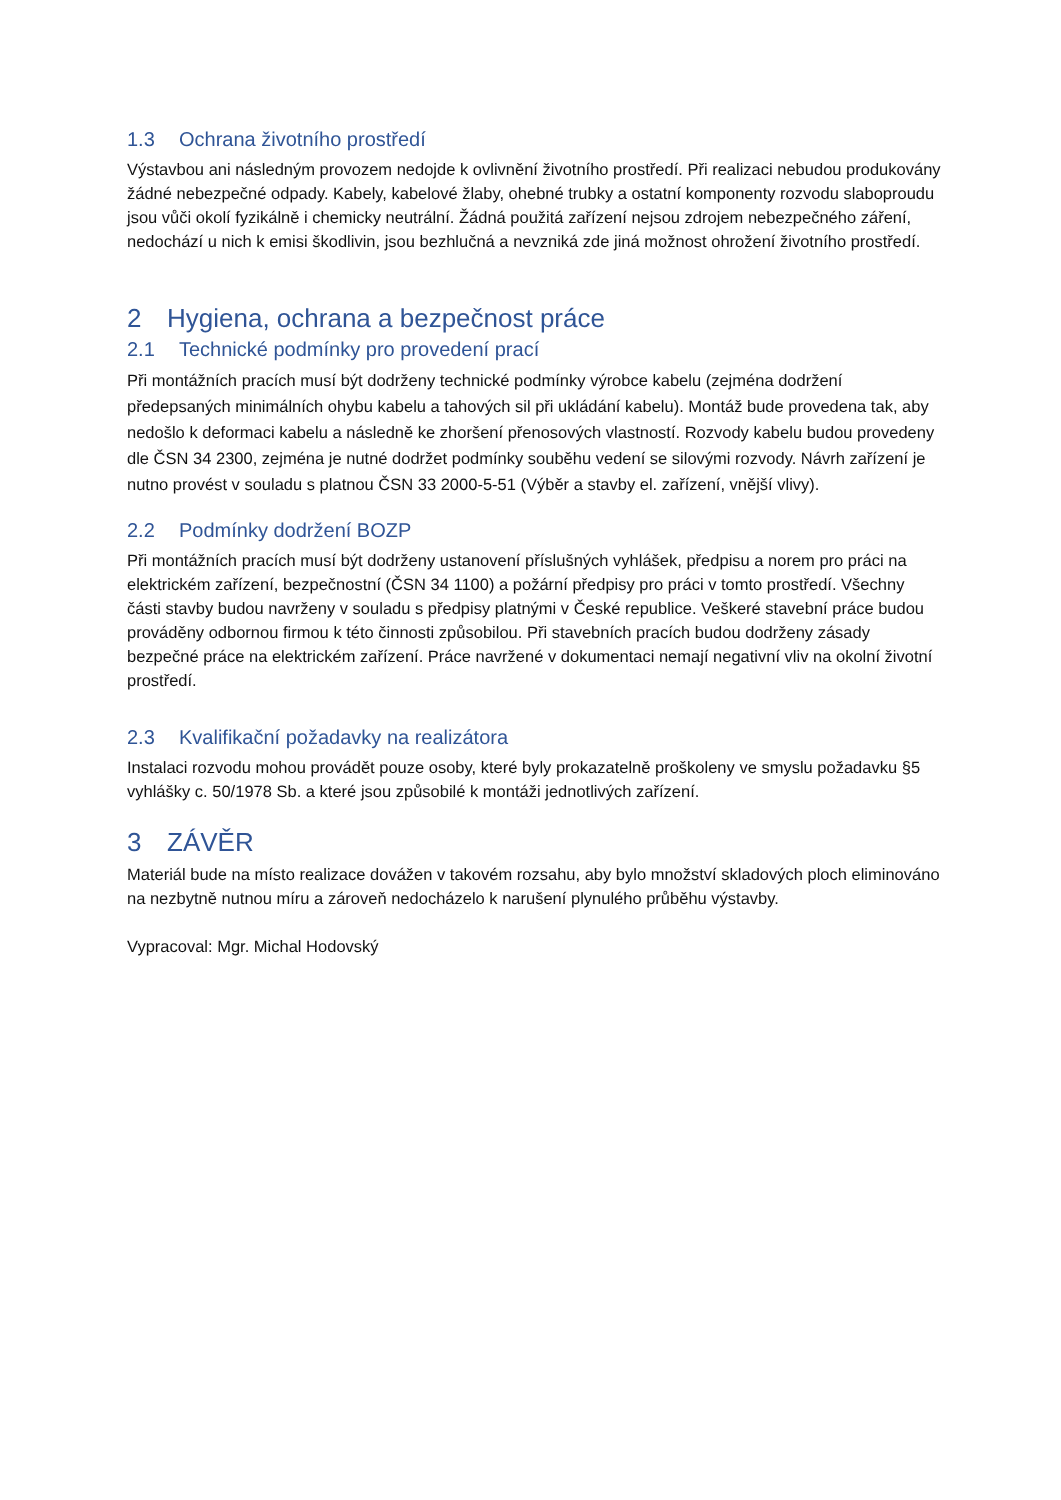1.3 Ochrana životního prostředí
Výstavbou ani následným provozem nedojde k ovlivnění životního prostředí. Při realizaci nebudou produkovány žádné nebezpečné odpady. Kabely, kabelové žlaby, ohebné trubky a ostatní komponenty rozvodu slaboproudu jsou vůči okolí fyzikálně i chemicky neutrální. Žádná použitá zařízení nejsou zdrojem nebezpečného záření, nedochází u nich k emisi škodlivin, jsou bezhlučná a nevzniká zde jiná možnost ohrožení životního prostředí.
2 Hygiena, ochrana a bezpečnost práce
2.1 Technické podmínky pro provedení prací
Při montážních pracích musí být dodrženy technické podmínky výrobce kabelu (zejména dodržení předepsaných minimálních ohybu kabelu a tahových sil při ukládání kabelu). Montáž bude provedena tak, aby nedošlo k deformaci kabelu a následně ke zhoršení přenosových vlastností. Rozvody kabelu budou provedeny dle ČSN 34 2300, zejména je nutné dodržet podmínky souběhu vedení se silovými rozvody. Návrh zařízení je nutno provést v souladu s platnou ČSN 33 2000-5-51 (Výběr a stavby el. zařízení, vnější vlivy).
2.2 Podmínky dodržení BOZP
Při montážních pracích musí být dodrženy ustanovení příslušných vyhlášek, předpisu a norem pro práci na elektrickém zařízení, bezpečnostní (ČSN 34 1100) a požární předpisy pro práci v tomto prostředí. Všechny části stavby budou navrženy v souladu s předpisy platnými v České republice. Veškeré stavební práce budou prováděny odbornou firmou k této činnosti způsobilou. Při stavebních pracích budou dodrženy zásady bezpečné práce na elektrickém zařízení. Práce navržené v dokumentaci nemají negativní vliv na okolní životní prostředí.
2.3 Kvalifikační požadavky na realizátora
Instalaci rozvodu mohou provádět pouze osoby, které byly prokazatelně proškoleny ve smyslu požadavku §5 vyhlášky c. 50/1978 Sb. a které jsou způsobilé k montáži jednotlivých zařízení.
3 ZÁVĚR
Materiál bude na místo realizace dovážen v takovém rozsahu, aby bylo množství skladových ploch eliminováno na nezbytně nutnou míru a zároveň nedocházelo k narušení plynulého průběhu výstavby.
Vypracoval: Mgr. Michal Hodovský